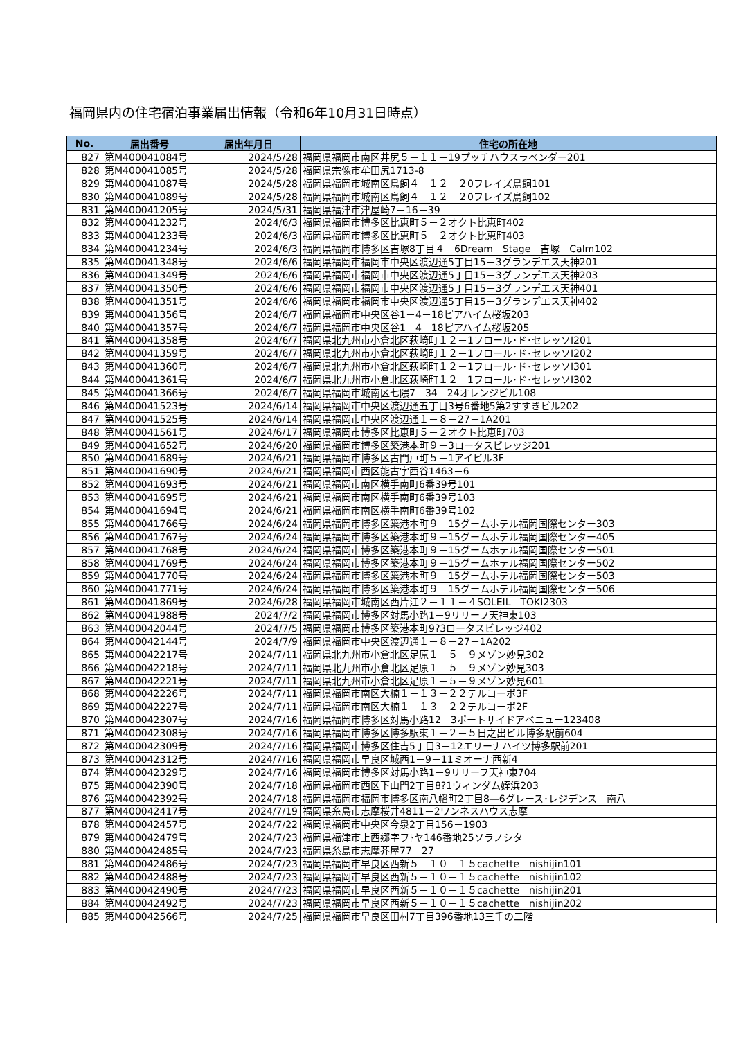福岡県内の住宅宿泊事業届出情報（令和6年10月31日時点）
| No. | 届出番号 | 届出年月日 | 住宅の所在地 |
| --- | --- | --- | --- |
| 827 | 第M400041084号 | 2024/5/28 | 福岡県福岡市南区井尻５－１１－19プッチハウスラベンダー201 |
| 828 | 第M400041085号 | 2024/5/28 | 福岡県宗像市牟田尻1713-8 |
| 829 | 第M400041087号 | 2024/5/28 | 福岡県福岡市城南区鳥飼４－１２－２0フレイズ鳥飼101 |
| 830 | 第M400041089号 | 2024/5/28 | 福岡県福岡市城南区鳥飼４－１２－２0フレイズ鳥飼102 |
| 831 | 第M400041205号 | 2024/5/31 | 福岡県福津市津屋崎7－16－39 |
| 832 | 第M400041232号 | 2024/6/3 | 福岡県福岡市博多区比恵町５－２オクト比恵町402 |
| 833 | 第M400041233号 | 2024/6/3 | 福岡県福岡市博多区比恵町５－２オクト比恵町403 |
| 834 | 第M400041234号 | 2024/6/3 | 福岡県福岡市博多区吉塚8丁目４－6Dream Stage 吉塚 Calm102 |
| 835 | 第M400041348号 | 2024/6/6 | 福岡県福岡市福岡市中央区渡辺通5丁目15－3グランデエス天神201 |
| 836 | 第M400041349号 | 2024/6/6 | 福岡県福岡市福岡市中央区渡辺通5丁目15－3グランデエス天神203 |
| 837 | 第M400041350号 | 2024/6/6 | 福岡県福岡市福岡市中央区渡辺通5丁目15－3グランデエス天神401 |
| 838 | 第M400041351号 | 2024/6/6 | 福岡県福岡市福岡市中央区渡辺通5丁目15－3グランデエス天神402 |
| 839 | 第M400041356号 | 2024/6/7 | 福岡県福岡市中央区谷1－4－18ピアハイム桜坂203 |
| 840 | 第M400041357号 | 2024/6/7 | 福岡県福岡市中央区谷1－4－18ピアハイム桜坂205 |
| 841 | 第M400041358号 | 2024/6/7 | 福岡県北九州市小倉北区萩崎町１２－1フロール･ド･セレッソⅠ201 |
| 842 | 第M400041359号 | 2024/6/7 | 福岡県北九州市小倉北区萩崎町１２－1フロール･ド･セレッソⅠ202 |
| 843 | 第M400041360号 | 2024/6/7 | 福岡県北九州市小倉北区萩崎町１２－1フロール･ド･セレッソⅠ301 |
| 844 | 第M400041361号 | 2024/6/7 | 福岡県北九州市小倉北区萩崎町１２－1フロール･ド･セレッソⅠ302 |
| 845 | 第M400041366号 | 2024/6/7 | 福岡県福岡市城南区七隈7－34－24オレンジビル108 |
| 846 | 第M400041523号 | 2024/6/14 | 福岡県福岡市中央区渡辺通五丁目3号6番地5第2すすきビル202 |
| 847 | 第M400041525号 | 2024/6/14 | 福岡県福岡市中央区渡辺通１－８－27－1A201 |
| 848 | 第M400041561号 | 2024/6/17 | 福岡県福岡市博多区比恵町５－２オクト比恵町703 |
| 849 | 第M400041652号 | 2024/6/20 | 福岡県福岡市博多区築港本町９－3ロータスビレッジ201 |
| 850 | 第M400041689号 | 2024/6/21 | 福岡県福岡市博多区古門戸町５－1アイビル3F |
| 851 | 第M400041690号 | 2024/6/21 | 福岡県福岡市西区能古字西谷1463－6 |
| 852 | 第M400041693号 | 2024/6/21 | 福岡県福岡市南区横手南町6番39号101 |
| 853 | 第M400041695号 | 2024/6/21 | 福岡県福岡市南区横手南町6番39号103 |
| 854 | 第M400041694号 | 2024/6/21 | 福岡県福岡市南区横手南町6番39号102 |
| 855 | 第M400041766号 | 2024/6/24 | 福岡県福岡市博多区築港本町９－15グームホテル福岡国際センター303 |
| 856 | 第M400041767号 | 2024/6/24 | 福岡県福岡市博多区築港本町９－15グームホテル福岡国際センター405 |
| 857 | 第M400041768号 | 2024/6/24 | 福岡県福岡市博多区築港本町９－15グームホテル福岡国際センター501 |
| 858 | 第M400041769号 | 2024/6/24 | 福岡県福岡市博多区築港本町９－15グームホテル福岡国際センター502 |
| 859 | 第M400041770号 | 2024/6/24 | 福岡県福岡市博多区築港本町９－15グームホテル福岡国際センター503 |
| 860 | 第M400041771号 | 2024/6/24 | 福岡県福岡市博多区築港本町９－15グームホテル福岡国際センター506 |
| 861 | 第M400041869号 | 2024/6/28 | 福岡県福岡市城南区西片江２－１１－４SOLEIL TOKI2303 |
| 862 | 第M400041988号 | 2024/7/2 | 福岡県福岡市博多区対馬小路1－9リリーフ天神東103 |
| 863 | 第M400042044号 | 2024/7/5 | 福岡県福岡市博多区築港本町9?3ロータスビレッジ402 |
| 864 | 第M400042144号 | 2024/7/9 | 福岡県福岡市中央区渡辺通１－８－27－1A202 |
| 865 | 第M400042217号 | 2024/7/11 | 福岡県北九州市小倉北区足原１－５－９メゾン妙見302 |
| 866 | 第M400042218号 | 2024/7/11 | 福岡県北九州市小倉北区足原１－５－９メゾン妙見303 |
| 867 | 第M400042221号 | 2024/7/11 | 福岡県北九州市小倉北区足原１－５－９メゾン妙見601 |
| 868 | 第M400042226号 | 2024/7/11 | 福岡県福岡市南区大楠１－１３－２２テルコーポ3F |
| 869 | 第M400042227号 | 2024/7/11 | 福岡県福岡市南区大楠１－１３－２２テルコーポ2F |
| 870 | 第M400042307号 | 2024/7/16 | 福岡県福岡市博多区対馬小路12－3ポートサイドアベニュー123408 |
| 871 | 第M400042308号 | 2024/7/16 | 福岡県福岡市博多区博多駅東１－２－５日之出ビル博多駅前604 |
| 872 | 第M400042309号 | 2024/7/16 | 福岡県福岡市博多区住吉5丁目3－12エリーナハイツ博多駅前201 |
| 873 | 第M400042312号 | 2024/7/16 | 福岡県福岡市早良区城西1－9－11ミオーナ西新4 |
| 874 | 第M400042329号 | 2024/7/16 | 福岡県福岡市博多区対馬小路1－9リリーフ天神東704 |
| 875 | 第M400042390号 | 2024/7/18 | 福岡県福岡市西区下山門2丁目8?1ウィンダム姪浜203 |
| 876 | 第M400042392号 | 2024/7/18 | 福岡県福岡市福岡市博多区南八幡町2丁目8―6グレース･レジデンス 南八 |
| 877 | 第M400042417号 | 2024/7/19 | 福岡県糸島市志摩桜井4811－2ワンネスハウス志摩 |
| 878 | 第M400042457号 | 2024/7/22 | 福岡県福岡市中央区今泉2丁目156－1903 |
| 879 | 第M400042479号 | 2024/7/23 | 福岡県福津市上西郷字ヲﾄヤ146番地25ソラノシタ |
| 880 | 第M400042485号 | 2024/7/23 | 福岡県糸島市志摩芥屋77－27 |
| 881 | 第M400042486号 | 2024/7/23 | 福岡県福岡市早良区西新５－１０－１５cachette nishijin101 |
| 882 | 第M400042488号 | 2024/7/23 | 福岡県福岡市早良区西新５－１０－１５cachette nishijin102 |
| 883 | 第M400042490号 | 2024/7/23 | 福岡県福岡市早良区西新５－１０－１５cachette nishijin201 |
| 884 | 第M400042492号 | 2024/7/23 | 福岡県福岡市早良区西新５－１０－１５cachette nishijin202 |
| 885 | 第M400042566号 | 2024/7/25 | 福岡県福岡市早良区田村7丁目396番地13三千の二階 |